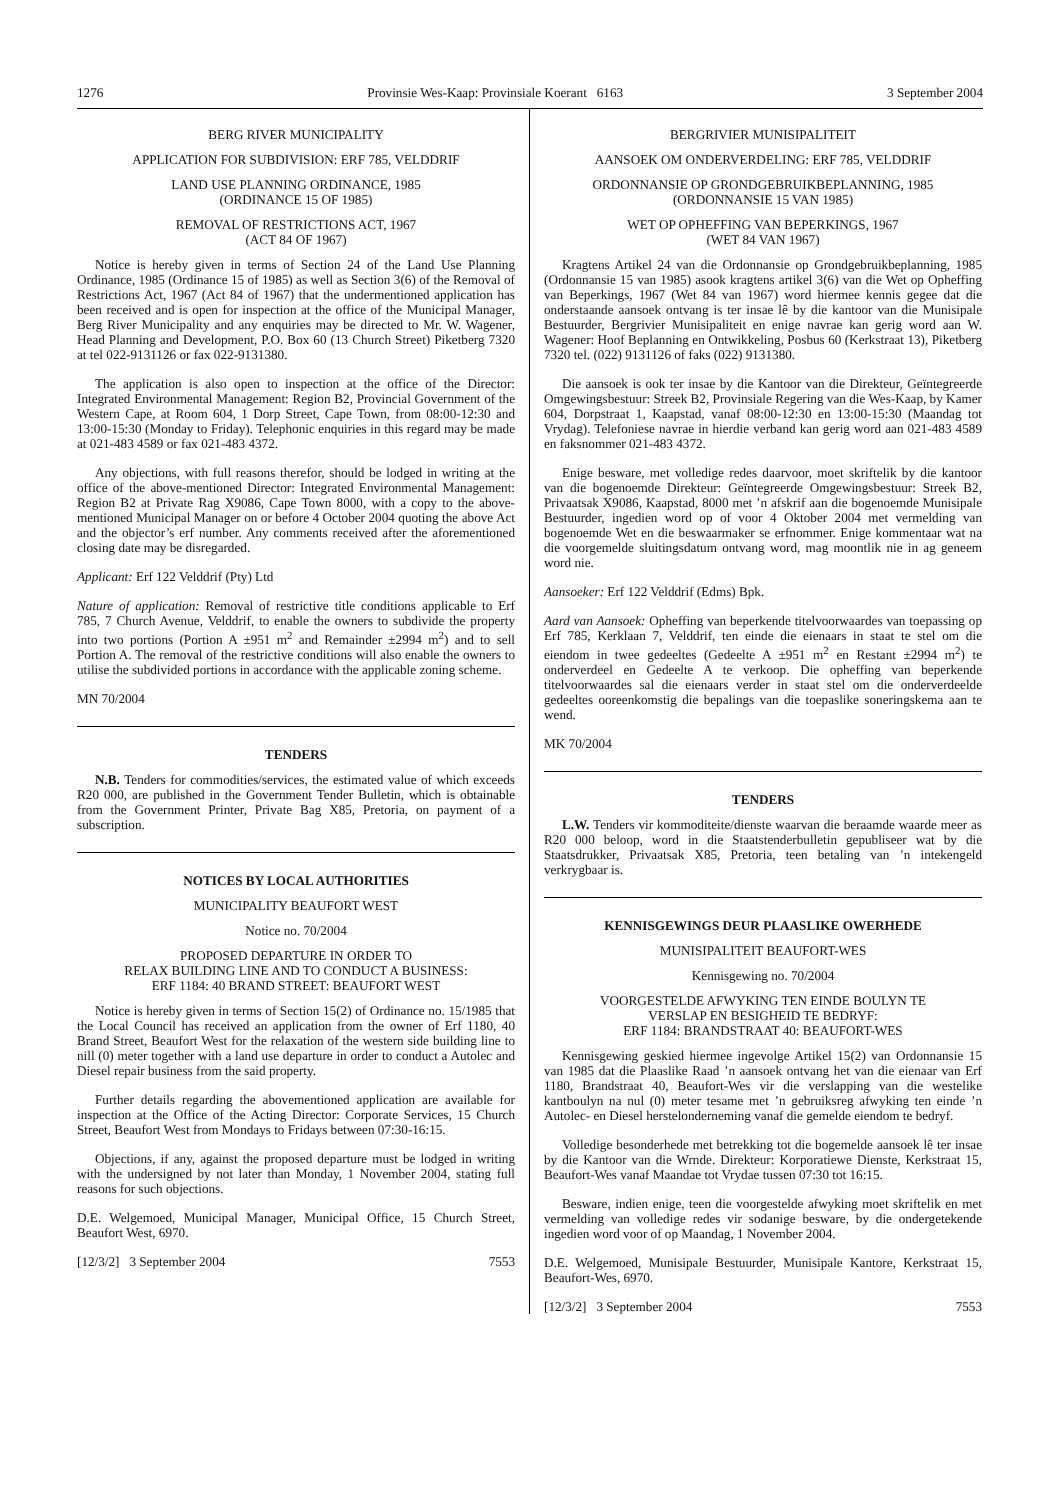1276 Provinsie Wes-Kaap: Provinsiale Koerant 6163 3 September 2004
BERG RIVER MUNICIPALITY
APPLICATION FOR SUBDIVISION: ERF 785, VELDDRIF
LAND USE PLANNING ORDINANCE, 1985
(ORDINANCE 15 OF 1985)
REMOVAL OF RESTRICTIONS ACT, 1967
(ACT 84 OF 1967)
Notice is hereby given in terms of Section 24 of the Land Use Planning Ordinance, 1985 (Ordinance 15 of 1985) as well as Section 3(6) of the Removal of Restrictions Act, 1967 (Act 84 of 1967) that the undermentioned application has been received and is open for inspection at the office of the Municipal Manager, Berg River Municipality and any enquiries may be directed to Mr. W. Wagener, Head Planning and Development, P.O. Box 60 (13 Church Street) Piketberg 7320 at tel 022-9131126 or fax 022-9131380.
The application is also open to inspection at the office of the Director: Integrated Environmental Management: Region B2, Provincial Government of the Western Cape, at Room 604, 1 Dorp Street, Cape Town, from 08:00-12:30 and 13:00-15:30 (Monday to Friday). Telephonic enquiries in this regard may be made at 021-483 4589 or fax 021-483 4372.
Any objections, with full reasons therefor, should be lodged in writing at the office of the above-mentioned Director: Integrated Environmental Management: Region B2 at Private Rag X9086, Cape Town 8000, with a copy to the above-mentioned Municipal Manager on or before 4 October 2004 quoting the above Act and the objector’s erf number. Any comments received after the aforementioned closing date may be disregarded.
Applicant: Erf 122 Velddrif (Pty) Ltd
Nature of application: Removal of restrictive title conditions applicable to Erf 785, 7 Church Avenue, Velddrif, to enable the owners to subdivide the property into two portions (Portion A ±951 m<sup>2</sup> and Remainder ±2994 m<sup>2</sup>) and to sell Portion A. The removal of the restrictive conditions will also enable the owners to utilise the subdivided portions in accordance with the applicable zoning scheme.
MN 70/2004
TENDERS
N.B. Tenders for commodities/services, the estimated value of which exceeds R20 000, are published in the Government Tender Bulletin, which is obtainable from the Government Printer, Private Bag X85, Pretoria, on payment of a subscription.
NOTICES BY LOCAL AUTHORITIES
MUNICIPALITY BEAUFORT WEST
Notice no. 70/2004
PROPOSED DEPARTURE IN ORDER TO
RELAX BUILDING LINE AND TO CONDUCT A BUSINESS:
ERF 1184: 40 BRAND STREET: BEAUFORT WEST
Notice is hereby given in terms of Section 15(2) of Ordinance no. 15/1985 that the Local Council has received an application from the owner of Erf 1180, 40 Brand Street, Beaufort West for the relaxation of the western side building line to nill (0) meter together with a land use departure in order to conduct a Autolec and Diesel repair business from the said property.
Further details regarding the abovementioned application are available for inspection at the Office of the Acting Director: Corporate Services, 15 Church Street, Beaufort West from Mondays to Fridays between 07:30-16:15.
Objections, if any, against the proposed departure must be lodged in writing with the undersigned by not later than Monday, 1 November 2004, stating full reasons for such objections.
D.E. Welgemoed, Municipal Manager, Municipal Office, 15 Church Street, Beaufort West, 6970.
[12/3/2] 3 September 2004 7553
BERGRIVIER MUNISIPALITEIT
AANSOEK OM ONDERVERDELING: ERF 785, VELDDRIF
ORDONNANSIE OP GRONDGEBRUIKBEPLANNING, 1985
(ORDONNANSIE 15 VAN 1985)
WET OP OPHEFFING VAN BEPERKINGS, 1967
(WET 84 VAN 1967)
Kragtens Artikel 24 van die Ordonnansie op Grondgebruikbeplanning, 1985 (Ordonnansie 15 van 1985) asook kragtens artikel 3(6) van die Wet op Opheffing van Beperkings, 1967 (Wet 84 van 1967) word hiermee kennis gegee dat die onderstaande aansoek ontvang is ter insae lê by die kantoor van die Munisipale Bestuurder, Bergrivier Munisipaliteit en enige navrae kan gerig word aan W. Wagener: Hoof Beplanning en Ontwikkeling, Posbus 60 (Kerkstraat 13), Piketberg 7320 tel. (022) 9131126 of faks (022) 9131380.
Die aansoek is ook ter insae by die Kantoor van die Direkteur, Geïntegreerde Omgewingsbestuur: Streek B2, Provinsiale Regering van die Wes-Kaap, by Kamer 604, Dorpstraat 1, Kaapstad, vanaf 08:00-12:30 en 13:00-15:30 (Maandag tot Vrydag). Telefoniese navrae in hierdie verband kan gerig word aan 021-483 4589 en faksnommer 021-483 4372.
Enige besware, met volledige redes daarvoor, moet skriftelik by die kantoor van die bogenoemde Direkteur: Geïntegreerde Omgewingsbestuur: Streek B2, Privaatsak X9086, Kaapstad, 8000 met ’n afskrif aan die bogenoemde Munisipale Bestuurder, ingedien word op of voor 4 Oktober 2004 met vermelding van bogenoemde Wet en die beswaarmaker se erfnommer. Enige kommentaar wat na die voorgemelde sluitingsdatum ontvang word, mag moontlik nie in ag geneem word nie.
Aansoeker: Erf 122 Velddrif (Edms) Bpk.
Aard van Aansoek: Opheffing van beperkende titelvoorwaardes van toepassing op Erf 785, Kerklaan 7, Velddrif, ten einde die eienaars in staat te stel om die eiendom in twee gedeeltes (Gedeelte A ±951 m<sup>2</sup> en Restant ±2994 m<sup>2</sup>) te onderverdeel en Gedeelte A te verkoop. Die opheffing van beperkende titelvoorwaardes sal die eienaars verder in staat stel om die onderverdeelde gedeeltes ooreenkomstig die bepalings van die toepaslike soneringskema aan te wend.
MK 70/2004
TENDERS
L.W. Tenders vir kommoditeite/dienste waarvan die beraamde waarde meer as R20 000 beloop, word in die Staatstenderbulletin gepubliseer wat by die Staatsdrukker, Privaatsak X85, Pretoria, teen betaling van ’n intekengeld verkrygbaar is.
KENNISGEWINGS DEUR PLAASLIKE OWERHEDE
MUNISIPALITEIT BEAUFORT-WES
Kennisgewing no. 70/2004
VOORGESTELDE AFWYKING TEN EINDE BOULYN TE
VERSLAP EN BESIGHEID TE BEDRYF:
ERF 1184: BRANDSTRAAT 40: BEAUFORT-WES
Kennisgewing geskied hiermee ingevolge Artikel 15(2) van Ordonnansie 15 van 1985 dat die Plaaslike Raad ’n aansoek ontvang het van die eienaar van Erf 1180, Brandstraat 40, Beaufort-Wes vir die verslapping van die westelike kantboulyn na nul (0) meter tesame met ’n gebruiksreg afwyking ten einde ’n Autolec- en Diesel herstelonderneming vanaf die gemelde eiendom te bedryf.
Volledige besonderhede met betrekking tot die bogemelde aansoek lê ter insae by die Kantoor van die Wrnde. Direkteur: Korporatiewe Dienste, Kerkstraat 15, Beaufort-Wes vanaf Maandae tot Vrydae tussen 07:30 tot 16:15.
Besware, indien enige, teen die voorgestelde afwyking moet skriftelik en met vermelding van volledige redes vir sodanige besware, by die ondergetekende ingedien word voor of op Maandag, 1 November 2004.
D.E. Welgemoed, Munisipale Bestuurder, Munisipale Kantore, Kerkstraat 15, Beaufort-Wes, 6970.
[12/3/2] 3 September 2004 7553